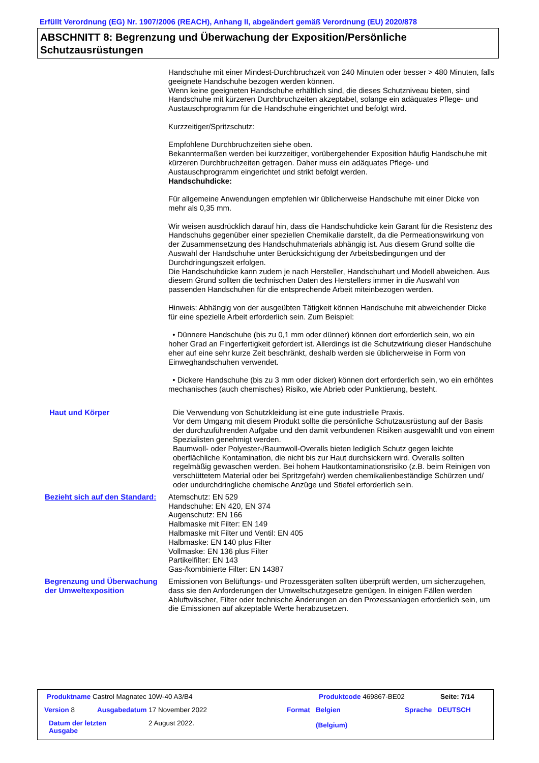Erfüllt Verordnung (EG) Nr. 1907/2006 (REACH), Anhang II, abgeändert gemäß Verordnung (EU) 2020/878
ABSCHNITT 8: Begrenzung und Überwachung der Exposition/Persönliche Schutzausrüstungen
Handschuhe mit einer Mindest-Durchbruchzeit von 240 Minuten oder besser > 480 Minuten, falls geeignete Handschuhe bezogen werden können.
Wenn keine geeigneten Handschuhe erhältlich sind, die dieses Schutzniveau bieten, sind Handschuhe mit kürzeren Durchbruchzeiten akzeptabel, solange ein adäquates Pflege- und Austauschprogramm für die Handschuhe eingerichtet und befolgt wird.
Kurzzeitiger/Spritzschutz:
Empfohlene Durchbruchzeiten siehe oben.
Bekanntermaßen werden bei kurzzeitiger, vorübergehender Exposition häufig Handschuhe mit kürzeren Durchbruchzeiten getragen. Daher muss ein adäquates Pflege- und Austauschprogramm eingerichtet und strikt befolgt werden.
Handschuhdicke:
Für allgemeine Anwendungen empfehlen wir üblicherweise Handschuhe mit einer Dicke von mehr als 0,35 mm.
Wir weisen ausdrücklich darauf hin, dass die Handschuhdicke kein Garant für die Resistenz des Handschuhs gegenüber einer speziellen Chemikalie darstellt, da die Permeationswirkung von der Zusammensetzung des Handschuhmaterials abhängig ist. Aus diesem Grund sollte die Auswahl der Handschuhe unter Berücksichtigung der Arbeitsbedingungen und der Durchdringungszeit erfolgen.
Die Handschuhdicke kann zudem je nach Hersteller, Handschuhart und Modell abweichen. Aus diesem Grund sollten die technischen Daten des Herstellers immer in die Auswahl von passenden Handschuhen für die entsprechende Arbeit miteinbezogen werden.
Hinweis: Abhängig von der ausgeübten Tätigkeit können Handschuhe mit abweichender Dicke für eine spezielle Arbeit erforderlich sein. Zum Beispiel:
• Dünnere Handschuhe (bis zu 0,1 mm oder dünner) können dort erforderlich sein, wo ein hoher Grad an Fingerfertigkeit gefordert ist. Allerdings ist die Schutzwirkung dieser Handschuhe eher auf eine sehr kurze Zeit beschränkt, deshalb werden sie üblicherweise in Form von Einweghandschuhen verwendet.
• Dickere Handschuhe (bis zu 3 mm oder dicker) können dort erforderlich sein, wo ein erhöhtes mechanisches (auch chemisches) Risiko, wie Abrieb oder Punktierung, besteht.
Haut und Körper Die Verwendung von Schutzkleidung ist eine gute industrielle Praxis.
Vor dem Umgang mit diesem Produkt sollte die persönliche Schutzausrüstung auf der Basis der durchzuführenden Aufgabe und den damit verbundenen Risiken ausgewählt und von einem Spezialisten genehmigt werden.
Baumwoll- oder Polyester-/Baumwoll-Overalls bieten lediglich Schutz gegen leichte oberflächliche Kontamination, die nicht bis zur Haut durchsickern wird. Overalls sollten regelmäßig gewaschen werden. Bei hohem Hautkontaminationsrisiko (z.B. beim Reinigen von verschüttetem Material oder bei Spritzgefahr) werden chemikalienbeständige Schürzen und/ oder undurchdringliche chemische Anzüge und Stiefel erforderlich sein.
Bezieht sich auf den Standard:
Atemschutz: EN 529
Handschuhe: EN 420, EN 374
Augenschutz: EN 166
Halbmaske mit Filter: EN 149
Halbmaske mit Filter und Ventil: EN 405
Halbmaske: EN 140 plus Filter
Vollmaske: EN 136 plus Filter
Partikelfilter: EN 143
Gas-/kombinierte Filter: EN 14387
Begrenzung und Überwachung der Umweltexposition
Emissionen von Belüftungs- und Prozessgeräten sollten überprüft werden, um sicherzugehen, dass sie den Anforderungen der Umweltschutzgesetze genügen. In einigen Fällen werden Abluftwäscher, Filter oder technische Änderungen an den Prozessanlagen erforderlich sein, um die Emissionen auf akzeptable Werte herabzusetzen.
Produktname Castrol Magnatec 10W-40 A3/B4
Produktcode 469867-BE02 Seite: 7/14
Version 8 Ausgabedatum 17 November 2022 Format
Belgien
(Belgium)
Sprache DEUTSCH
Datum der letzten
Ausgabe
2 August 2022.